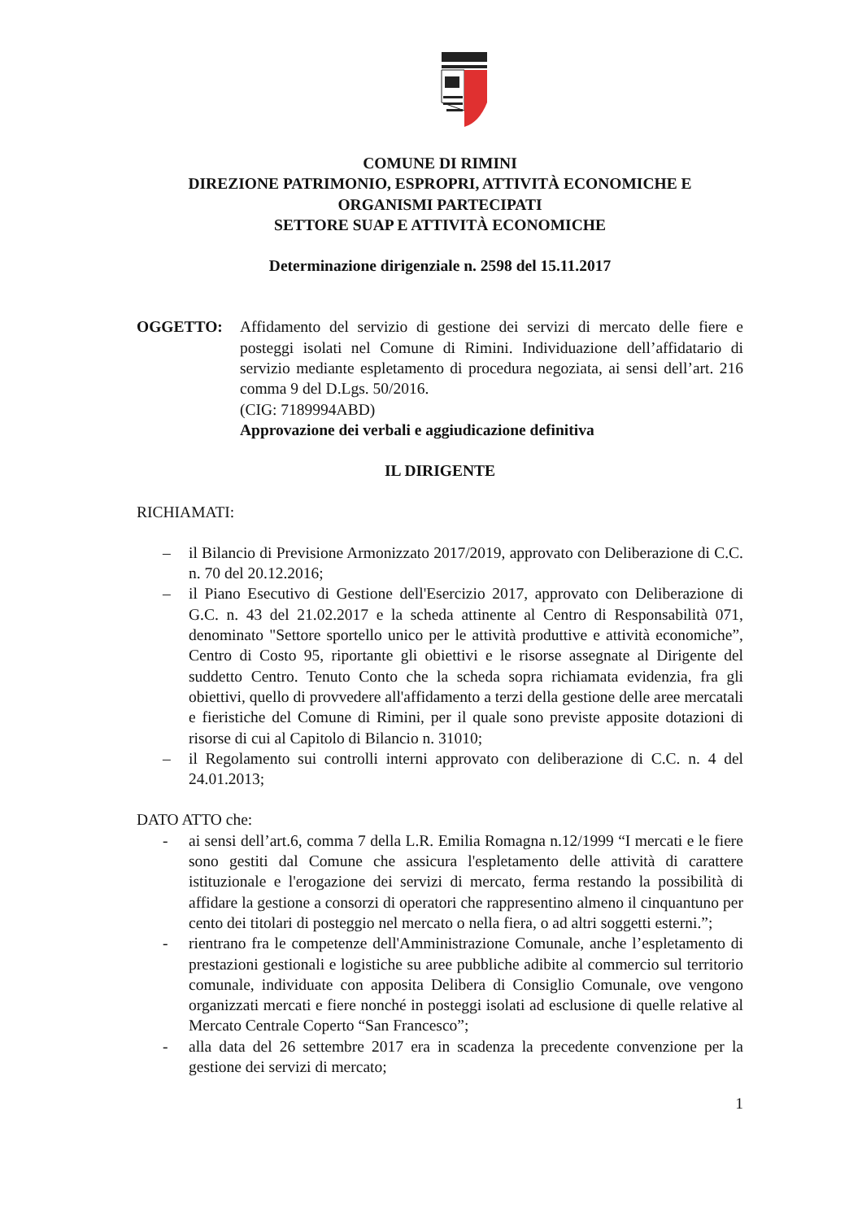COMUNE DI RIMINI
DIREZIONE PATRIMONIO, ESPROPRI, ATTIVITÀ ECONOMICHE E
ORGANISMI PARTECIPATI
SETTORE SUAP E ATTIVITÀ ECONOMICHE
Determinazione dirigenziale n. 2598 del 15.11.2017
OGGETTO: Affidamento del servizio di gestione dei servizi di mercato delle fiere e posteggi isolati nel Comune di Rimini. Individuazione dell’affidatario di servizio mediante espletamento di procedura negoziata, ai sensi dell’art. 216 comma 9 del D.Lgs. 50/2016.
(CIG: 7189994ABD)
Approvazione dei verbali e aggiudicazione definitiva
IL DIRIGENTE
RICHIAMATI:
– il Bilancio di Previsione Armonizzato 2017/2019, approvato con Deliberazione di C.C. n. 70 del 20.12.2016;
– il Piano Esecutivo di Gestione dell'Esercizio 2017, approvato con Deliberazione di G.C. n. 43 del 21.02.2017 e la scheda attinente al Centro di Responsabilità 071, denominato "Settore sportello unico per le attività produttive e attività economiche”, Centro di Costo 95, riportante gli obiettivi e le risorse assegnate al Dirigente del suddetto Centro. Tenuto Conto che la scheda sopra richiamata evidenzia, fra gli obiettivi, quello di provvedere all'affidamento a terzi della gestione delle aree mercatali e fieristiche del Comune di Rimini, per il quale sono previste apposite dotazioni di risorse di cui al Capitolo di Bilancio n. 31010;
– il Regolamento sui controlli interni approvato con deliberazione di C.C. n. 4 del 24.01.2013;
DATO ATTO che:
- ai sensi dell’art.6, comma 7 della L.R. Emilia Romagna n.12/1999 “I mercati e le fiere sono gestiti dal Comune che assicura l'espletamento delle attività di carattere istituzionale e l'erogazione dei servizi di mercato, ferma restando la possibilità di affidare la gestione a consorzi di operatori che rappresentino almeno il cinquantuno per cento dei titolari di posteggio nel mercato o nella fiera, o ad altri soggetti esterni.”;
- rientrano fra le competenze dell'Amministrazione Comunale, anche l’espletamento di prestazioni gestionali e logistiche su aree pubbliche adibite al commercio sul territorio comunale, individuate con apposita Delibera di Consiglio Comunale, ove vengono organizzati mercati e fiere nonché in posteggi isolati ad esclusione di quelle relative al Mercato Centrale Coperto “San Francesco”;
- alla data del 26 settembre 2017 era in scadenza la precedente convenzione per la gestione dei servizi di mercato;
1